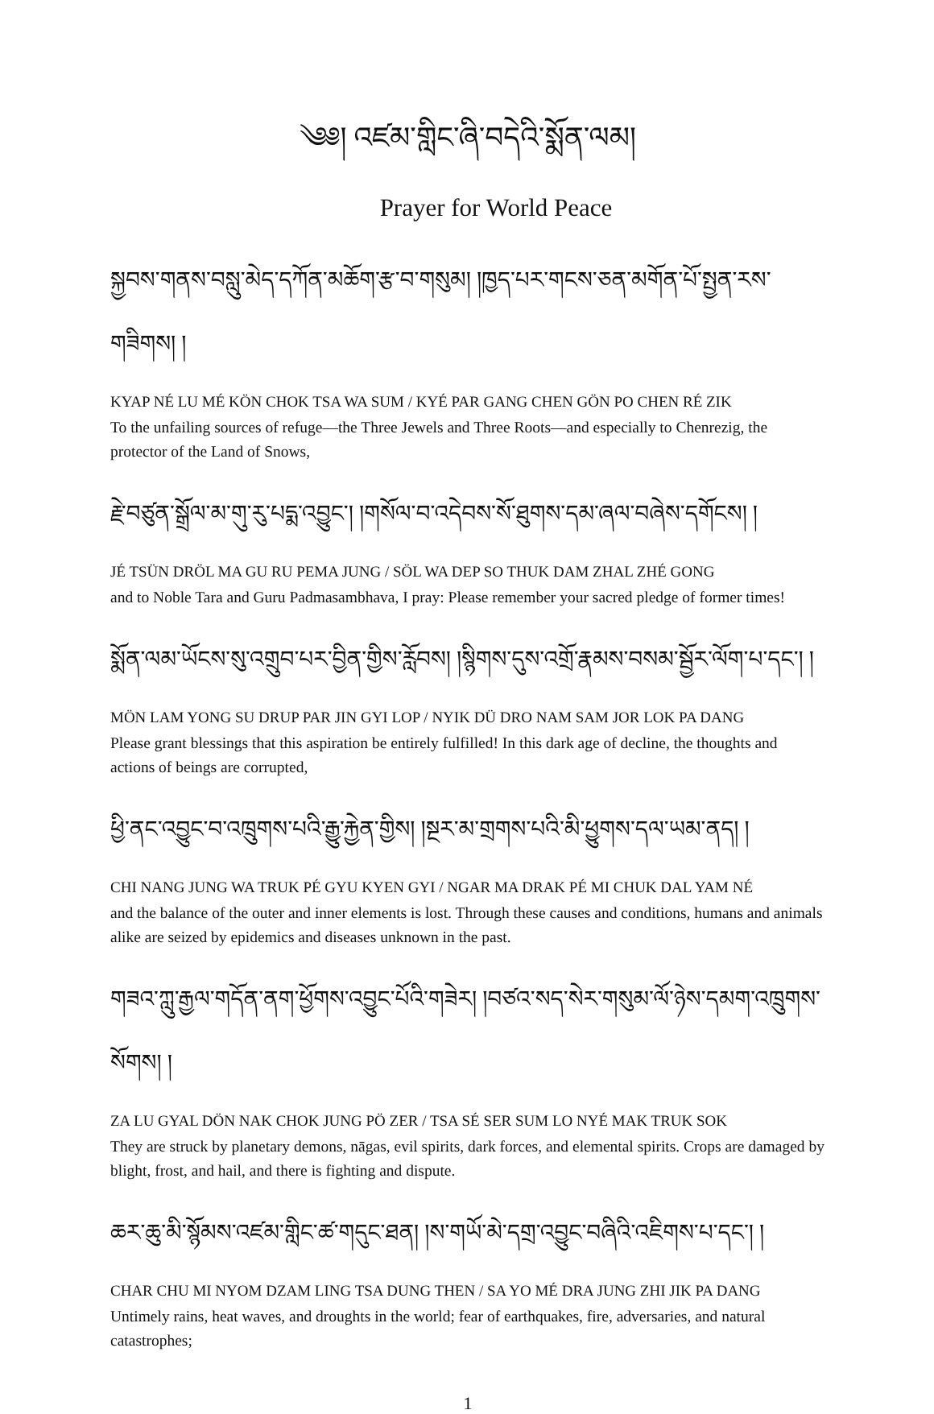༄༅། འཛམ་གླིང་ཞི་བདེའི་སྨོན་ལམ།
Prayer for World Peace
སྐྱབས་གནས་བསླུ་མེད་དཀོན་མཆོག་རྩ་བ་གསུམ། །ཁྱད་པར་གངས་ཅན་མགོན་པོ་སྤྱན་རས་གཟིགས། །
KYAP NÉ LU MÉ KÖN CHOK TSA WA SUM / KYÉ PAR GANG CHEN GÖN PO CHEN RÉ ZIK
To the unfailing sources of refuge—the Three Jewels and Three Roots—and especially to Chenrezig, the protector of the Land of Snows,
རྗེ་བཙུན་སྒྲོལ་མ་གུ་རུ་པདྨ་འབྱུང་། །གསོལ་བ་འདེབས་སོ་ཐུགས་དམ་ཞལ་བཞེས་དགོངས། །
JÉ TSÜN DRÖL MA GU RU PEMA JUNG / SÖL WA DEP SO THUK DAM ZHAL ZHÉ GONG
and to Noble Tara and Guru Padmasambhava, I pray: Please remember your sacred pledge of former times!
སྨོན་ལམ་ཡོངས་སུ་འགྲུབ་པར་བྱིན་གྱིས་རློབས། །སྙིགས་དུས་འགྲོ་རྣམས་བསམ་སྦྱོར་ལོག་པ་དང་། །
MÖN LAM YONG SU DRUP PAR JIN GYI LOP / NYIK DÜ DRO NAM SAM JOR LOK PA DANG
Please grant blessings that this aspiration be entirely fulfilled! In this dark age of decline, the thoughts and actions of beings are corrupted,
ཕྱི་ནང་འབྱུང་བ་འཁྲུགས་པའི་རྒྱུ་རྐྱེན་གྱིས། །སྔར་མ་གྲགས་པའི་མི་ཕྱུགས་དལ་ཡམ་ནད། །
CHI NANG JUNG WA TRUK PÉ GYU KYEN GYI / NGAR MA DRAK PÉ MI CHUK DAL YAM NÉ
and the balance of the outer and inner elements is lost. Through these causes and conditions, humans and animals alike are seized by epidemics and diseases unknown in the past.
གཟའ་ཀླུ་རྒྱལ་གདོན་ནག་ཕྱོགས་འབྱུང་པོའི་གཟེར། །བཙའ་སད་སེར་གསུམ་ལོ་ཉེས་དམག་འཁྲུགས་སོགས། །
ZA LU GYAL DÖN NAK CHOK JUNG PÖ ZER / TSA SÉ SER SUM LO NYÉ MAK TRUK SOK
They are struck by planetary demons, nāgas, evil spirits, dark forces, and elemental spirits. Crops are damaged by blight, frost, and hail, and there is fighting and dispute.
ཆར་ཆུ་མི་སྙོམས་འཛམ་གླིང་ཚ་གདུང་ཐན། །ས་གཡོ་མེ་དགྲ་འབྱུང་བཞིའི་འཇིགས་པ་དང་། །
CHAR CHU MI NYOM DZAM LING TSA DUNG THEN / SA YO MÉ DRA JUNG ZHI JIK PA DANG
Untimely rains, heat waves, and droughts in the world; fear of earthquakes, fire, adversaries, and natural catastrophes;
1